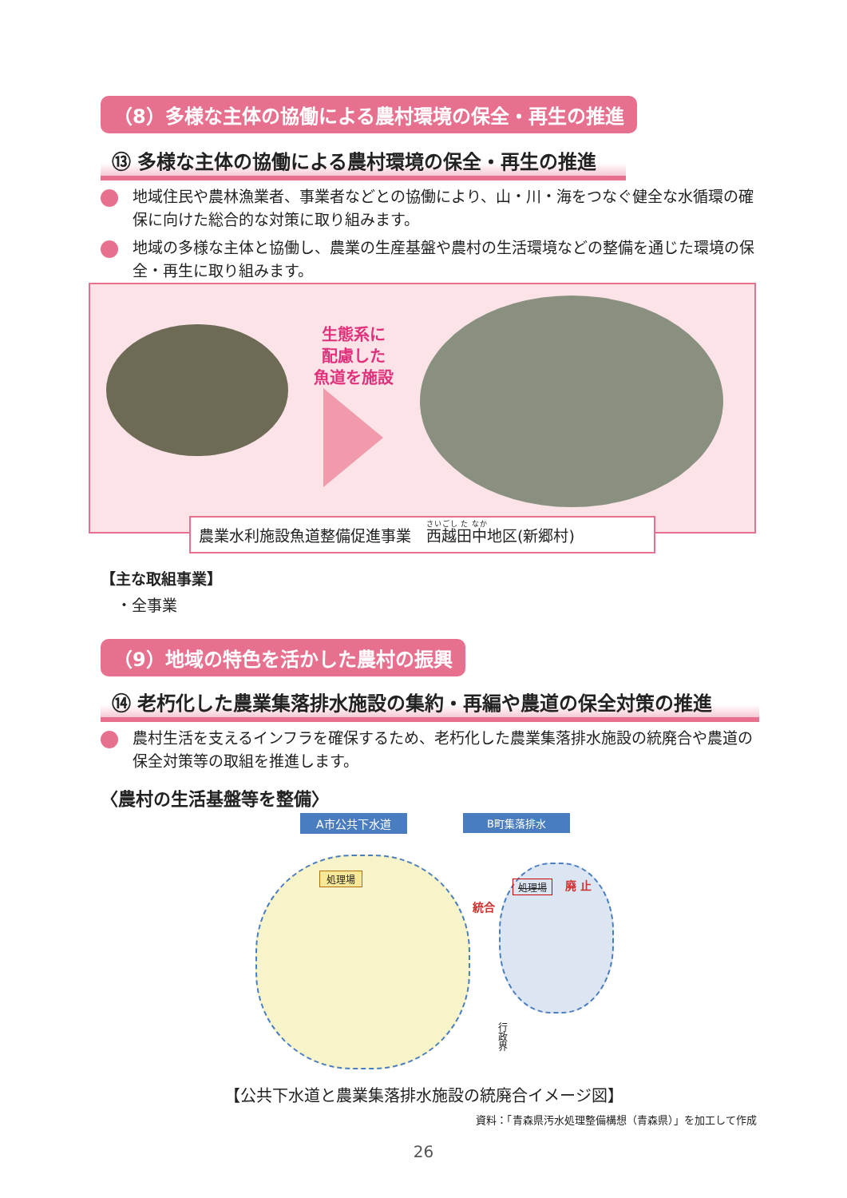（8）多様な主体の協働による農村環境の保全・再生の推進
⑬ 多様な主体の協働による農村環境の保全・再生の推進
地域住民や農林漁業者、事業者などとの協働により、山・川・海をつなぐ健全な水循環の確保に向けた総合的な対策に取り組みます。
地域の多様な主体と協働し、農業の生産基盤や農村の生活環境などの整備を通じた環境の保全・再生に取り組みます。
生態系に
配慮した
魚道を施設
農業水利施設魚道整備促進事業　西越田中地区(新郷村)
【主な取組事業】
・全事業
（9）地域の特色を活かした農村の振興
⑭ 老朽化した農業集落排水施設の集約・再編や農道の保全対策の推進
農村生活を支えるインフラを確保するため、老朽化した農業集落排水施設の統廃合や農道の保全対策等の取組を推進します。
〈農村の生活基盤等を整備〉
A市公共下水道 B町集落排水
処理場
処理場 廃 止
統合
行政界
【公共下水道と農業集落排水施設の統廃合イメージ図】
資料：「青森県汚水処理整備構想（青森県）」を加工して作成
26